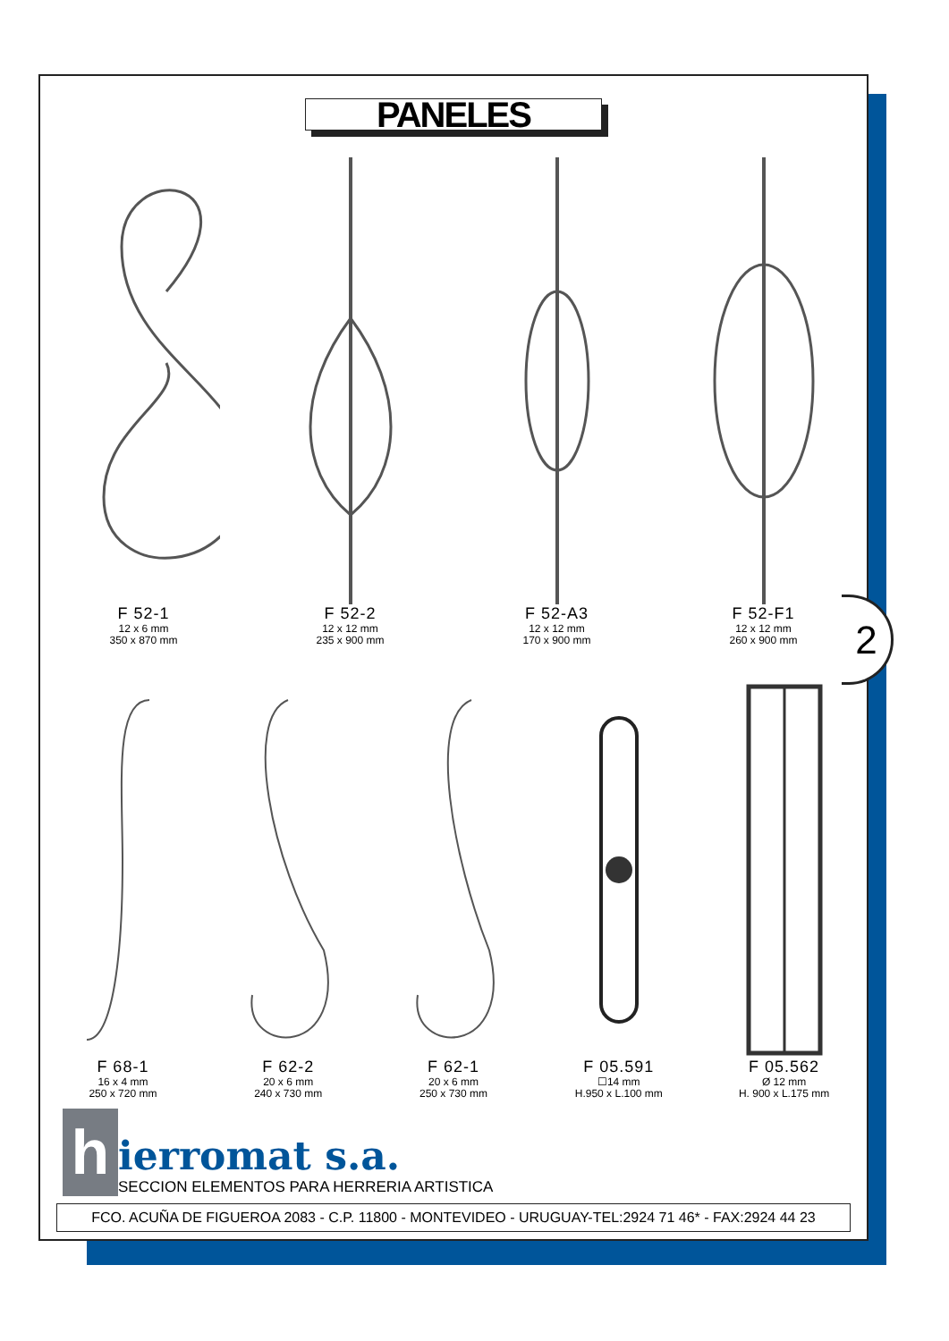2
PANELES
F 52-1
12 x 6 mm
350 x 870 mm
F 52-2
12 x 12 mm
235 x 900 mm
F 52-A3
12 x 12 mm
170 x 900 mm
F 52-F1
12 x 12 mm
260 x 900 mm
F 68-1
16 x 4 mm
250 x 720 mm
F 62-2
20 x 6 mm
240 x 730 mm
F 62-1
20 x 6 mm
250 x 730 mm
F 05.591
☐14 mm
H.950 x L.100 mm
F 05.562
Ø 12 mm
H. 900 x L.175 mm
h
ierromat s.a.
SECCION ELEMENTOS PARA HERRERIA ARTISTICA
FCO. ACUÑA DE FIGUEROA 2083 - C.P. 11800 - MONTEVIDEO - URUGUAY-TEL:2924 71 46* - FAX:2924 44 23